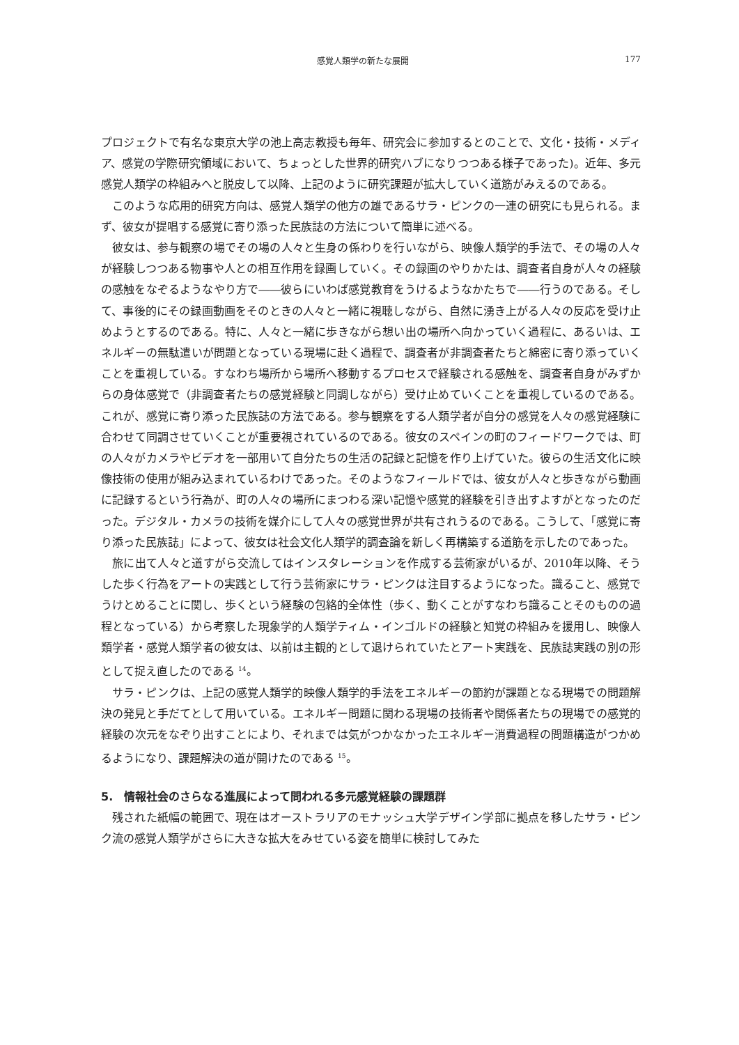感覚人類学の新たな展開 177
プロジェクトで有名な東京大学の池上高志教授も毎年、研究会に参加するとのことで、文化・技術・メディア、感覚の学際研究領域において、ちょっとした世界的研究ハブになりつつある様子であった)。近年、多元感覚人類学の枠組みへと脱皮して以降、上記のように研究課題が拡大していく道筋がみえるのである。
このような応用的研究方向は、感覚人類学の他方の雄であるサラ・ピンクの一連の研究にも見られる。まず、彼女が提唱する感覚に寄り添った民族誌の方法について簡単に述べる。
彼女は、参与観察の場でその場の人々と生身の係わりを行いながら、映像人類学的手法で、その場の人々が経験しつつある物事や人との相互作用を録画していく。その録画のやりかたは、調査者自身が人々の経験の感触をなぞるようなやり方で――彼らにいわば感覚教育をうけるようなかたちで――行うのである。そして、事後的にその録画動画をそのときの人々と一緒に視聴しながら、自然に湧き上がる人々の反応を受け止めようとするのである。特に、人々と一緒に歩きながら想い出の場所へ向かっていく過程に、あるいは、エネルギーの無駄遣いが問題となっている現場に赴く過程で、調査者が非調査者たちと綿密に寄り添っていくことを重視している。すなわち場所から場所へ移動するプロセスで経験される感触を、調査者自身がみずからの身体感覚で（非調査者たちの感覚経験と同調しながら）受け止めていくことを重視しているのである。これが、感覚に寄り添った民族誌の方法である。参与観察をする人類学者が自分の感覚を人々の感覚経験に合わせて同調させていくことが重要視されているのである。彼女のスペインの町のフィードワークでは、町の人々がカメラやビデオを一部用いて自分たちの生活の記録と記憶を作り上げていた。彼らの生活文化に映像技術の使用が組み込まれているわけであった。そのようなフィールドでは、彼女が人々と歩きながら動画に記録するという行為が、町の人々の場所にまつわる深い記憶や感覚的経験を引き出すよすがとなったのだった。デジタル・カメラの技術を媒介にして人々の感覚世界が共有されうるのである。こうして、「感覚に寄り添った民族誌」によって、彼女は社会文化人類学的調査論を新しく再構築する道筋を示したのであった。
旅に出て人々と道すがら交流してはインスタレーションを作成する芸術家がいるが、2010年以降、そうした歩く行為をアートの実践として行う芸術家にサラ・ピンクは注目するようになった。識ること、感覚でうけとめることに関し、歩くという経験の包絡的全体性（歩く、動くことがすなわち識ることそのものの過程となっている）から考察した現象学的人類学ティム・インゴルドの経験と知覚の枠組みを援用し、映像人類学者・感覚人類学者の彼女は、以前は主観的として退けられていたとアート実践を、民族誌実践の別の形として捉え直したのである <sup>14</sup>。
サラ・ピンクは、上記の感覚人類学的映像人類学的手法をエネルギーの節約が課題となる現場での問題解決の発見と手だてとして用いている。エネルギー問題に関わる現場の技術者や関係者たちの現場での感覚的経験の次元をなぞり出すことにより、それまでは気がつかなかったエネルギー消費過程の問題構造がつかめるようになり、課題解決の道が開けたのである <sup>15</sup>。
5.　情報社会のさらなる進展によって問われる多元感覚経験の課題群
残された紙幅の範囲で、現在はオーストラリアのモナッシュ大学デザイン学部に拠点を移したサラ・ピンク流の感覚人類学がさらに大きな拡大をみせている姿を簡単に検討してみた